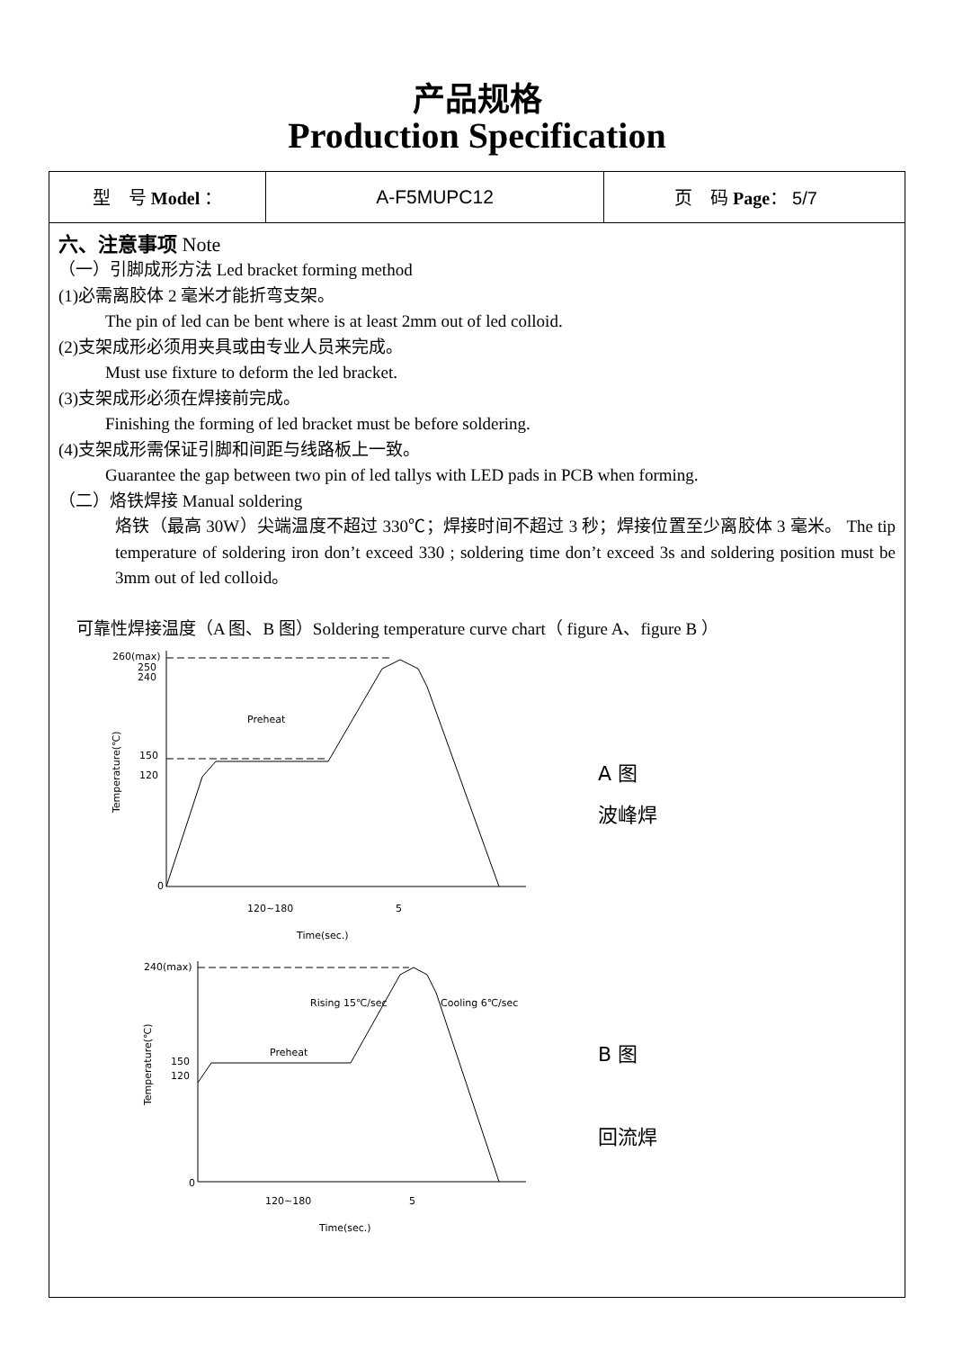产品规格
Production Specification
| 型 号 Model ： | A-F5MUPC12 | 页 码 Page ： 5/7 |
六、注意事项 Note
（一）引脚成形方法 Led bracket forming method
(1)必需离胶体 2 毫米才能折弯支架。
The pin of led can be bent where is at least 2mm out of led colloid.
(2)支架成形必须用夹具或由专业人员来完成。
Must use fixture to deform the led bracket.
(3)支架成形必须在焊接前完成。
Finishing the forming of led bracket must be before soldering.
(4)支架成形需保证引脚和间距与线路板上一致。
Guarantee the gap between two pin of led tallys with LED pads in PCB when forming.
（二）烙铁焊接 Manual soldering
烙铁（最高 30W）尖端温度不超过 330℃；焊接时间不超过 3 秒；焊接位置至少离胶体 3 毫米。 The tip temperature of soldering iron don’t exceed 330 ; soldering time don’t exceed 3s and soldering position must be 3mm out of led colloid。
可靠性焊接温度（A 图、B 图）Soldering temperature curve chart（ figure A、figure B ）
260(max)
250
240
150
120
0
Preheat
Temperature(℃)
120~180
5
Time(sec.)
A 图
波峰焊
240(max)
150
120
0
Preheat
Rising 15℃/sec
Cooling 6℃/sec
Temperature(℃)
120~180
5
Time(sec.)
B 图
回流焊